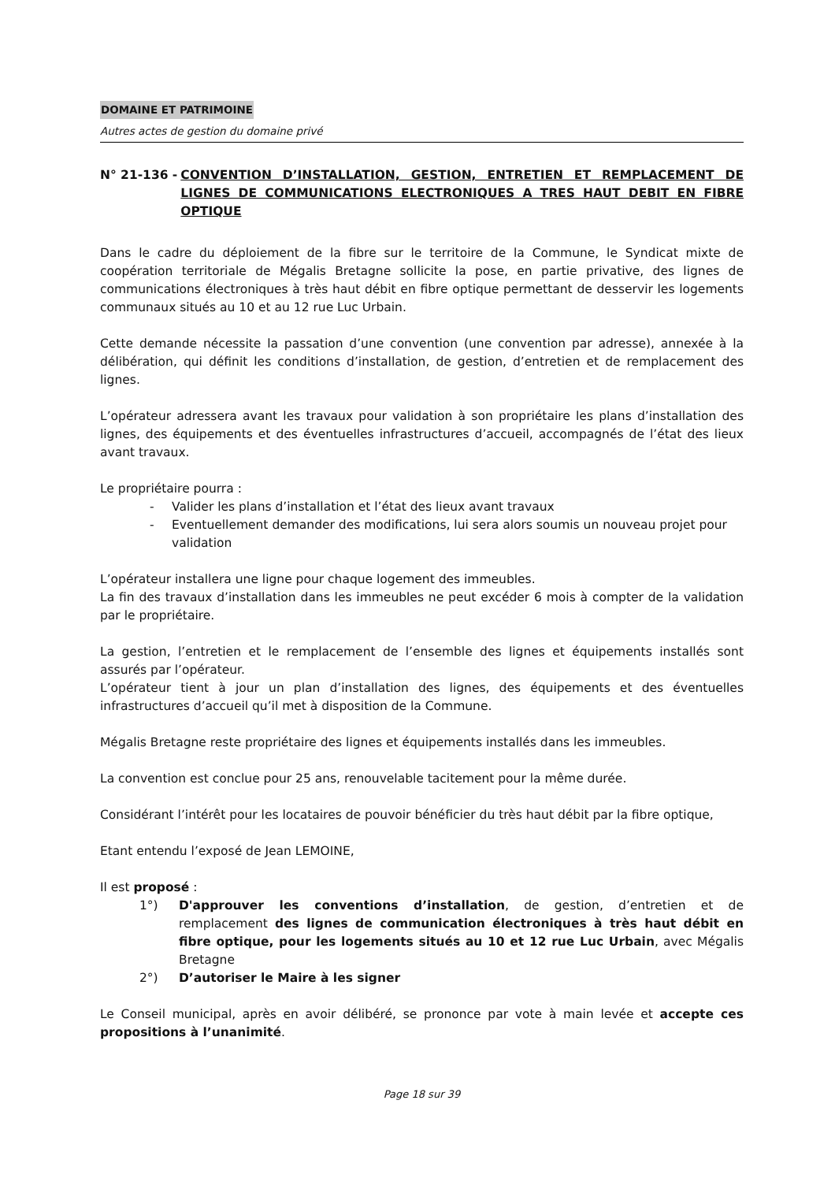DOMAINE ET PATRIMOINE
Autres actes de gestion du domaine privé
N° 21-136 - CONVENTION D’INSTALLATION, GESTION, ENTRETIEN ET REMPLACEMENT DE LIGNES DE COMMUNICATIONS ELECTRONIQUES A TRES HAUT DEBIT EN FIBRE OPTIQUE
Dans le cadre du déploiement de la fibre sur le territoire de la Commune, le Syndicat mixte de coopération territoriale de Mégalis Bretagne sollicite la pose, en partie privative, des lignes de communications électroniques à très haut débit en fibre optique permettant de desservir les logements communaux situés au 10 et au 12 rue Luc Urbain.
Cette demande nécessite la passation d’une convention (une convention par adresse), annexée à la délibération, qui définit les conditions d’installation, de gestion, d’entretien et de remplacement des lignes.
L’opérateur adressera avant les travaux pour validation à son propriétaire les plans d’installation des lignes, des équipements et des éventuelles infrastructures d’accueil, accompagnés de l’état des lieux avant travaux.
Le propriétaire pourra :
- Valider les plans d’installation et l’état des lieux avant travaux
- Eventuellement demander des modifications, lui sera alors soumis un nouveau projet pour validation
L’opérateur installera une ligne pour chaque logement des immeubles.
La fin des travaux d’installation dans les immeubles ne peut excéder 6 mois à compter de la validation par le propriétaire.
La gestion, l’entretien et le remplacement de l’ensemble des lignes et équipements installés sont assurés par l’opérateur.
L’opérateur tient à jour un plan d’installation des lignes, des équipements et des éventuelles infrastructures d’accueil qu’il met à disposition de la Commune.
Mégalis Bretagne reste propriétaire des lignes et équipements installés dans les immeubles.
La convention est conclue pour 25 ans, renouvelable tacitement pour la même durée.
Considérant l’intérêt pour les locataires de pouvoir bénéficier du très haut débit par la fibre optique,
Etant entendu l’exposé de Jean LEMOINE,
Il est proposé :
1°) D'approuver les conventions d’installation, de gestion, d’entretien et de remplacement des lignes de communication électroniques à très haut débit en fibre optique, pour les logements situés au 10 et 12 rue Luc Urbain, avec Mégalis Bretagne
2°) D’autoriser le Maire à les signer
Le Conseil municipal, après en avoir délibéré, se prononce par vote à main levée et accepte ces propositions à l’unanimité.
Page 18 sur 39